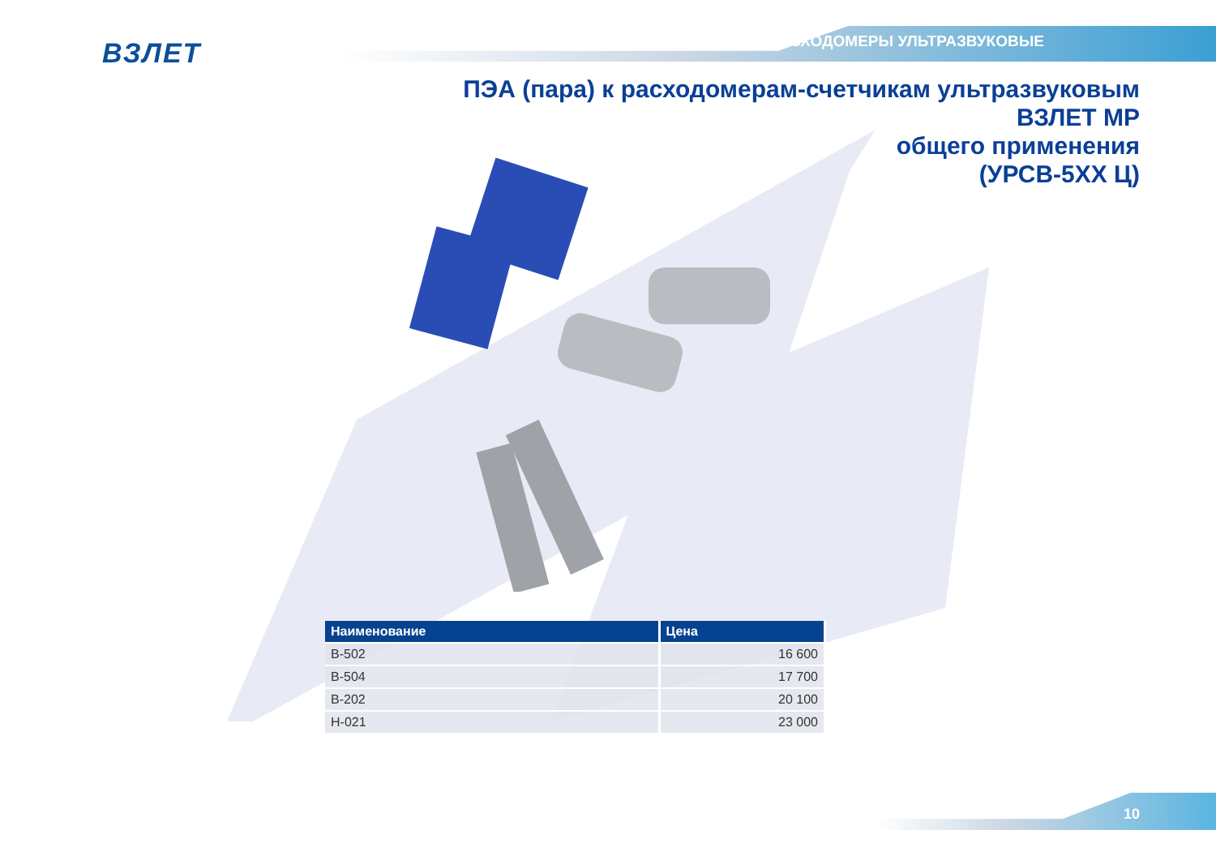ВЗЛЕТ РАСХОДОМЕРЫ УЛЬТРАЗВУКОВЫЕ
ПЭА (пара) к расходомерам-счетчикам ультразвуковым
ВЗЛЕТ МР
общего применения
(УРСВ-5ХХ Ц)
| Наименование | Цена |
| --- | --- |
| В-502 | 16 600 |
| В-504 | 17 700 |
| В-202 | 20 100 |
| Н-021 | 23 000 |
10